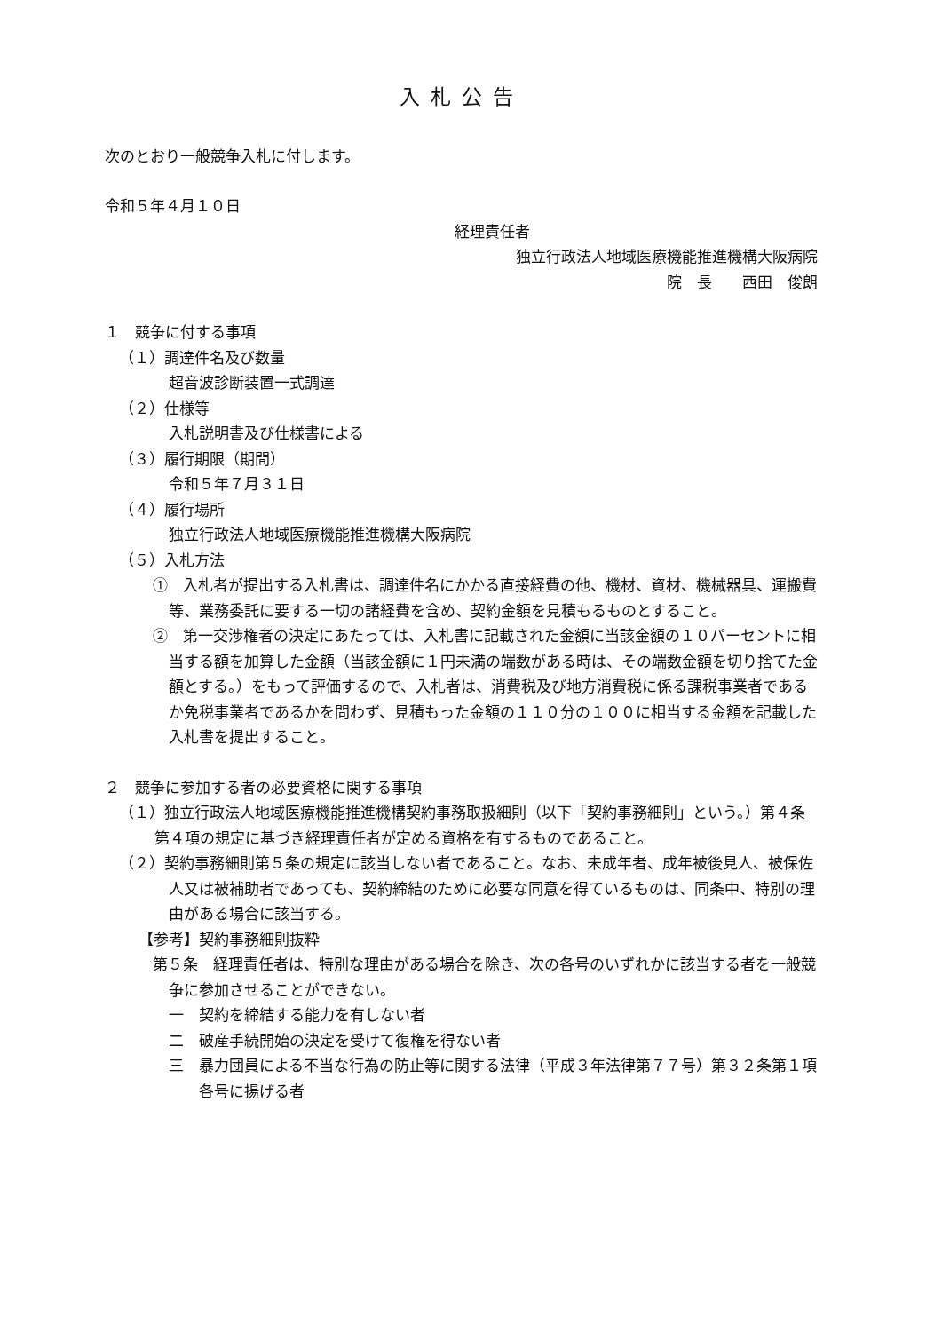入札公告
次のとおり一般競争入札に付します。
令和５年４月１０日
経理責任者
独立行政法人地域医療機能推進機構大阪病院
院　長　　西田　俊朗
１　競争に付する事項
（１）調達件名及び数量
超音波診断装置一式調達
（２）仕様等
入札説明書及び仕様書による
（３）履行期限（期間）
令和５年７月３１日
（４）履行場所
独立行政法人地域医療機能推進機構大阪病院
（５）入札方法
①　入札者が提出する入札書は、調達件名にかかる直接経費の他、機材、資材、機械器具、運搬費等、業務委託に要する一切の諸経費を含め、契約金額を見積もるものとすること。
②　第一交渉権者の決定にあたっては、入札書に記載された金額に当該金額の１０パーセントに相当する額を加算した金額（当該金額に１円未満の端数がある時は、その端数金額を切り捨てた金額とする。）をもって評価するので、入札者は、消費税及び地方消費税に係る課税事業者であるか免税事業者であるかを問わず、見積もった金額の１１０分の１００に相当する金額を記載した入札書を提出すること。
２　競争に参加する者の必要資格に関する事項
（１）独立行政法人地域医療機能推進機構契約事務取扱細則（以下「契約事務細則」という。）第４条第４項の規定に基づき経理責任者が定める資格を有するものであること。
（２）契約事務細則第５条の規定に該当しない者であること。なお、未成年者、成年被後見人、被保佐人又は被補助者であっても、契約締結のために必要な同意を得ているものは、同条中、特別の理由がある場合に該当する。
【参考】契約事務細則抜粋
第５条　経理責任者は、特別な理由がある場合を除き、次の各号のいずれかに該当する者を一般競争に参加させることができない。
一　契約を締結する能力を有しない者
二　破産手続開始の決定を受けて復権を得ない者
三　暴力団員による不当な行為の防止等に関する法律（平成３年法律第７７号）第３２条第１項各号に揚げる者